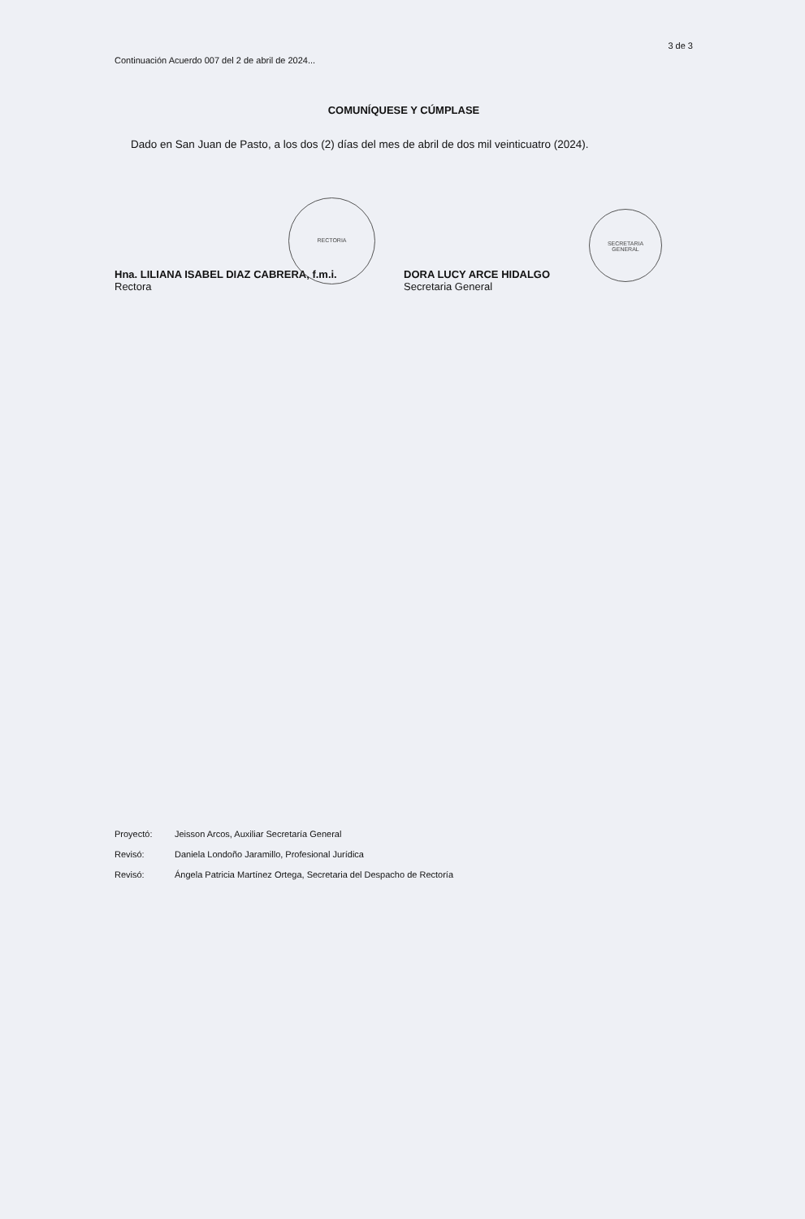RECTORIA
SECRETARIA
GENERAL
3 de 3
Continuación Acuerdo 007 del 2 de abril de 2024...
COMUNÍQUESE Y CÚMPLASE
Dado en San Juan de Pasto, a los dos (2) días del mes de abril de dos mil veinticuatro (2024).
Hna. LILIANA ISABEL DIAZ CABRERA, f.m.i.
Rectora
DORA LUCY ARCE HIDALGO
Secretaria General
Proyectó: Jeisson Arcos, Auxiliar Secretaría General
Revisó: Daniela Londoño Jaramillo, Profesional Jurídica
Revisó: Ángela Patricia Martínez Ortega, Secretaria del Despacho de Rectoría